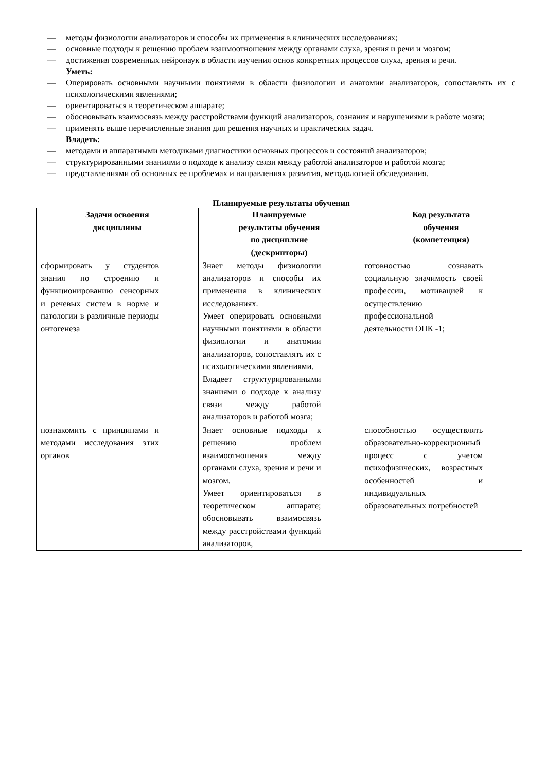— методы физиологии анализаторов и способы их применения в клинических исследованиях;
— основные подходы к решению проблем взаимоотношения между органами слуха, зрения и речи и мозгом;
— достижения современных нейронаук в области изучения основ конкретных процессов слуха, зрения и речи.
Уметь:
— Оперировать основными научными понятиями в области физиологии и анатомии анализаторов, сопоставлять их с психологическими явлениями;
— ориентироваться в теоретическом аппарате;
— обосновывать взаимосвязь между расстройствами функций анализаторов, сознания и нарушениями в работе мозга;
— применять выше перечисленные знания для решения научных и практических задач.
Владеть:
— методами и аппаратными методиками диагностики основных процессов и состояний анализаторов;
— структурированными знаниями о подходе к анализу связи между работой анализаторов и работой мозга;
— представлениями об основных ее проблемах и направлениях развития, методологией обследования.
Планируемые результаты обучения
| Задачи освоения дисциплины | Планируемые результаты обучения по дисциплине (дескрипторы) | Код результата обучения (компетенция) |
| --- | --- | --- |
| сформировать у студентов знания по строению и функционированию сенсорных и речевых систем в норме и патологии в различные периоды онтогенеза | Знает методы физиологии анализаторов и способы их применения в клинических исследованиях. Умеет оперировать основными научными понятиями в области физиологии и анатомии анализаторов, сопоставлять их с психологическими явлениями. Владеет структурированными знаниями о подходе к анализу связи между работой анализаторов и работой мозга; | готовностью сознавать социальную значимость своей профессии, мотивацией к осуществлению профессиональной деятельности ОПК -1; |
| познакомить с принципами и методами исследования этих органов | Знает основные подходы к решению проблем взаимоотношения между органами слуха, зрения и речи и мозгом. Умеет ориентироваться в теоретическом аппарате; обосновывать взаимосвязь между расстройствами функций анализаторов, | способностью осуществлять образовательно-коррекционный процесс с учетом психофизических, возрастных особенностей и индивидуальных образовательных потребностей |